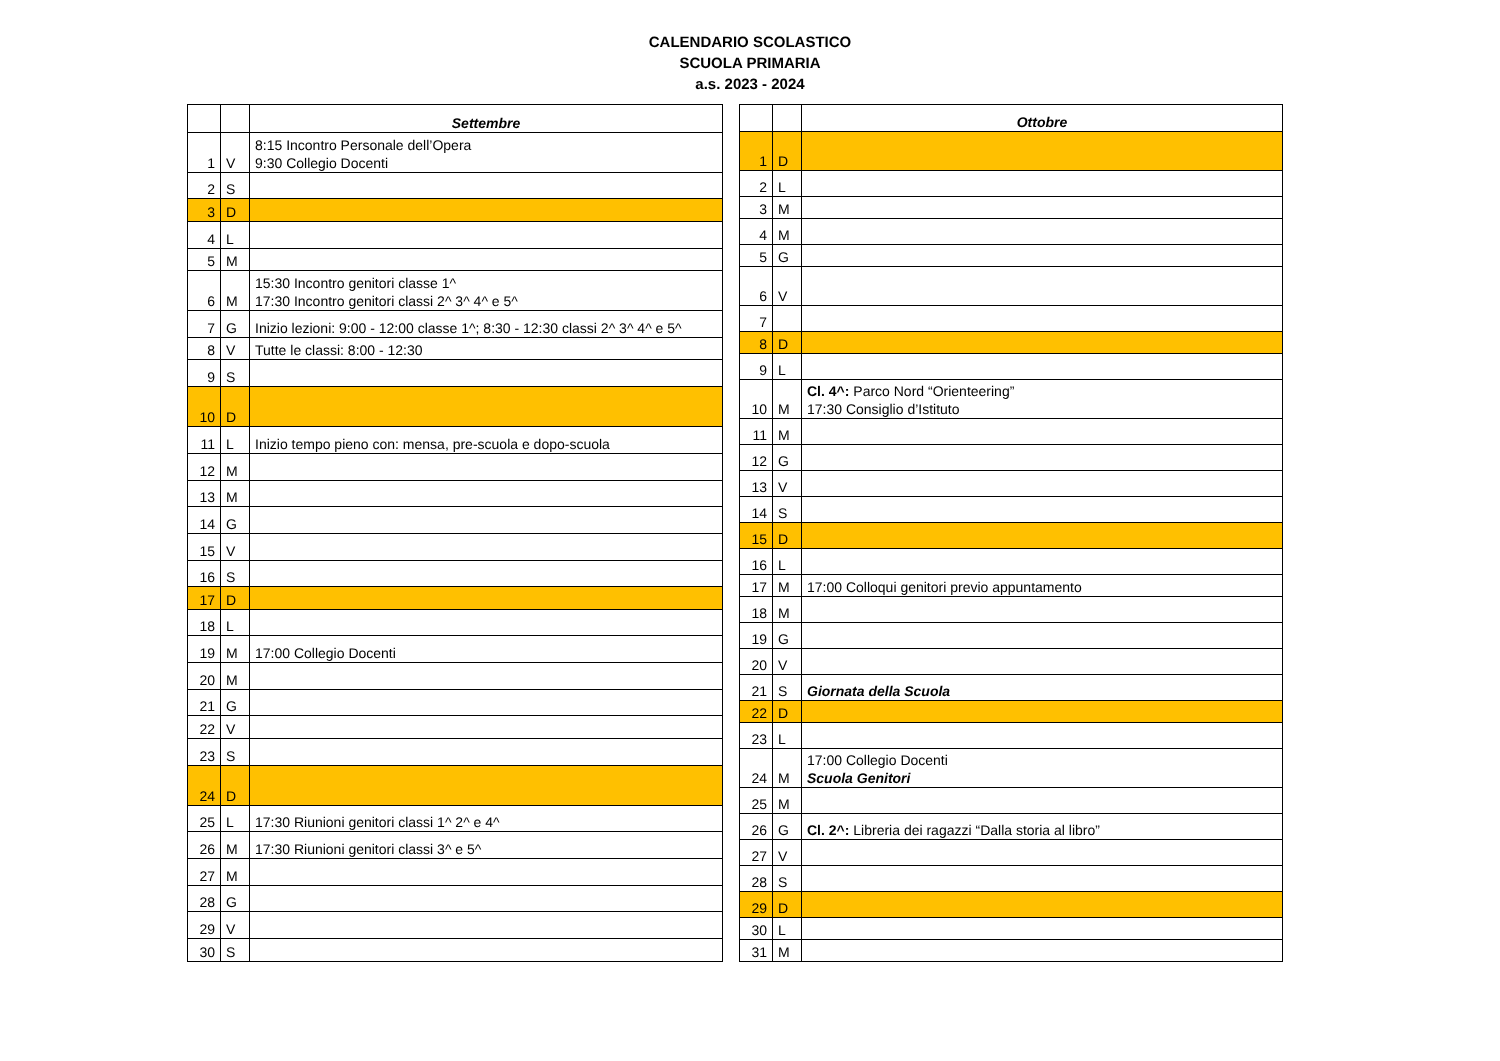CALENDARIO SCOLASTICO
SCUOLA PRIMARIA
a.s. 2023 - 2024
| | | Settembre |
| --- | --- | --- |
| 1 | V | 8:15 Incontro Personale dell’Opera 9:30 Collegio Docenti |
| 2 | S | |
| 3 | D | |
| 4 | L | |
| 5 | M | |
| 6 | M | 15:30 Incontro genitori classe 1^ 17:30 Incontro genitori classi 2^ 3^ 4^ e 5^ |
| 7 | G | Inizio lezioni: 9:00 - 12:00 classe 1^; 8:30 - 12:30 classi 2^ 3^ 4^ e 5^ |
| 8 | V | Tutte le classi: 8:00 - 12:30 |
| 9 | S | |
| 10 | D | |
| 11 | L | Inizio tempo pieno con: mensa, pre-scuola e dopo-scuola |
| 12 | M | |
| 13 | M | |
| 14 | G | |
| 15 | V | |
| 16 | S | |
| 17 | D | |
| 18 | L | |
| 19 | M | 17:00 Collegio Docenti |
| 20 | M | |
| 21 | G | |
| 22 | V | |
| 23 | S | |
| 24 | D | |
| 25 | L | 17:30 Riunioni genitori classi 1^ 2^ e 4^ |
| 26 | M | 17:30 Riunioni genitori classi 3^ e 5^ |
| 27 | M | |
| 28 | G | |
| 29 | V | |
| 30 | S | |
| | | Ottobre |
| --- | --- | --- |
| 1 | D | |
| 2 | L | |
| 3 | M | |
| 4 | M | |
| 5 | G | |
| 6 | V | |
| 7 | | |
| 8 | D | |
| 9 | L | |
| 10 | M | Cl. 4^: Parco Nord “Orienteering” 17:30 Consiglio d’Istituto |
| 11 | M | |
| 12 | G | |
| 13 | V | |
| 14 | S | |
| 15 | D | |
| 16 | L | |
| 17 | M | 17:00 Colloqui genitori previo appuntamento |
| 18 | M | |
| 19 | G | |
| 20 | V | |
| 21 | S | Giornata della Scuola |
| 22 | D | |
| 23 | L | |
| 24 | M | 17:00 Collegio Docenti Scuola Genitori |
| 25 | M | |
| 26 | G | Cl. 2^: Libreria dei ragazzi “Dalla storia al libro” |
| 27 | V | |
| 28 | S | |
| 29 | D | |
| 30 | L | |
| 31 | M | |